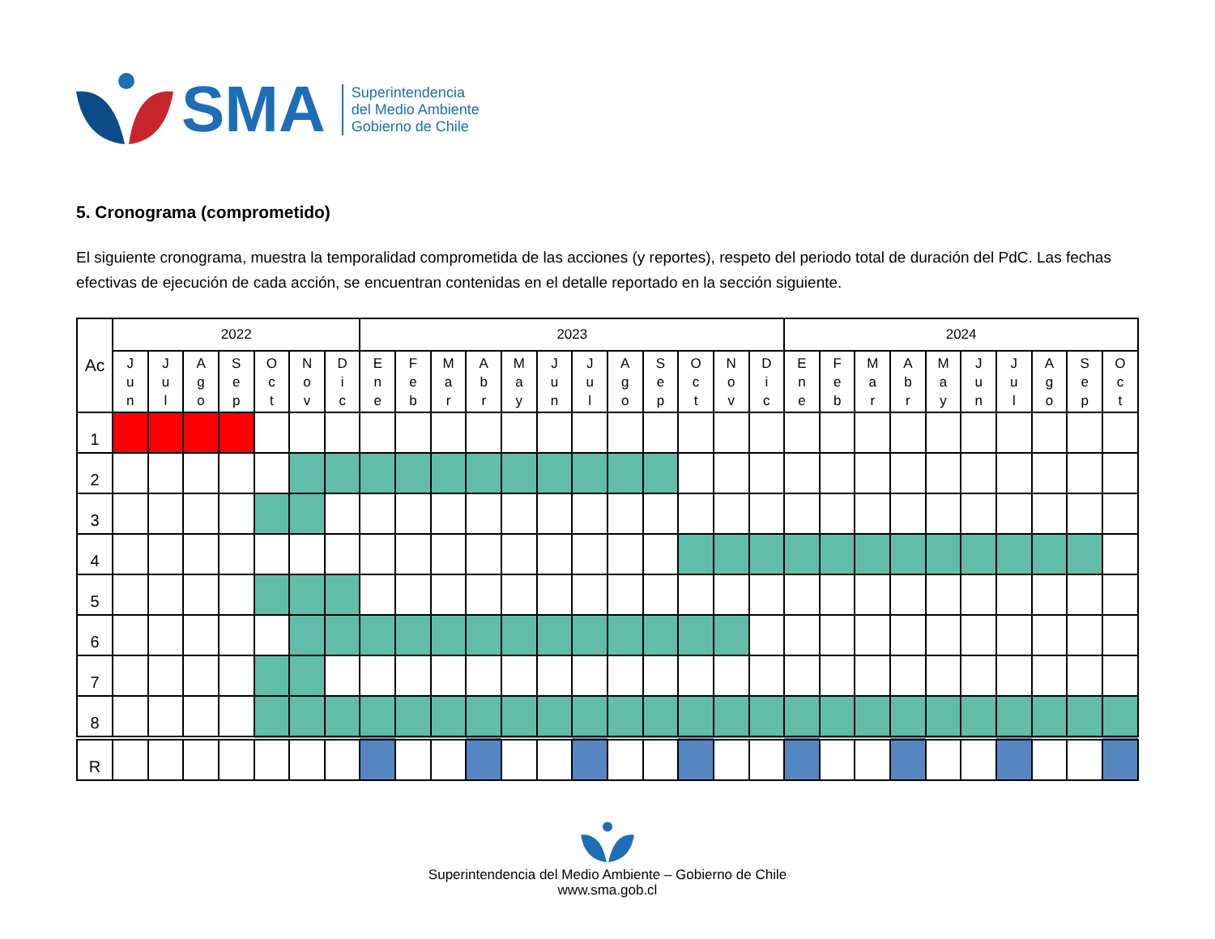SMA
Superintendencia
del Medio Ambiente
Gobierno de Chile
5. Cronograma (comprometido)
El siguiente cronograma, muestra la temporalidad comprometida de las acciones (y reportes), respeto del periodo total de duración del PdC. Las fechas efectivas de ejecución de cada acción, se encuentran contenidas en el detalle reportado en la sección siguiente.
| Ac | 2022 | | | | | | | 2023 | | | | | | | | | | | | 2024 | | | | | | | | | |
| --- | --- | --- | --- | --- | --- | --- | --- | --- | --- | --- | --- | --- | --- | --- | --- | --- | --- | --- | --- | --- | --- | --- | --- | --- | --- | --- | --- | --- | --- |
| | J u n | J u l | A g o | S e p | O c t | N o v | D i c | E n e | F e b | M a r | A b r | M a y | J u n | J u l | A g o | S e p | O c t | N o v | D i c | E n e | F e b | M a r | A b r | M a y | J u n | J u l | A g o | S e p | O c t |
| 1 | | | | | | | | | | | | | | | | | | | | | | | | | | | | | |
| 2 | | | | | | | | | | | | | | | | | | | | | | | | | | | | | |
| 3 | | | | | | | | | | | | | | | | | | | | | | | | | | | | | |
| 4 | | | | | | | | | | | | | | | | | | | | | | | | | | | | | |
| 5 | | | | | | | | | | | | | | | | | | | | | | | | | | | | | |
| 6 | | | | | | | | | | | | | | | | | | | | | | | | | | | | | |
| 7 | | | | | | | | | | | | | | | | | | | | | | | | | | | | | |
| 8 | | | | | | | | | | | | | | | | | | | | | | | | | | | | | |
| R | | | | | | | | | | | | | | | | | | | | | | | | | | | | | |
Superintendencia del Medio Ambiente – Gobierno de Chile
www.sma.gob.cl